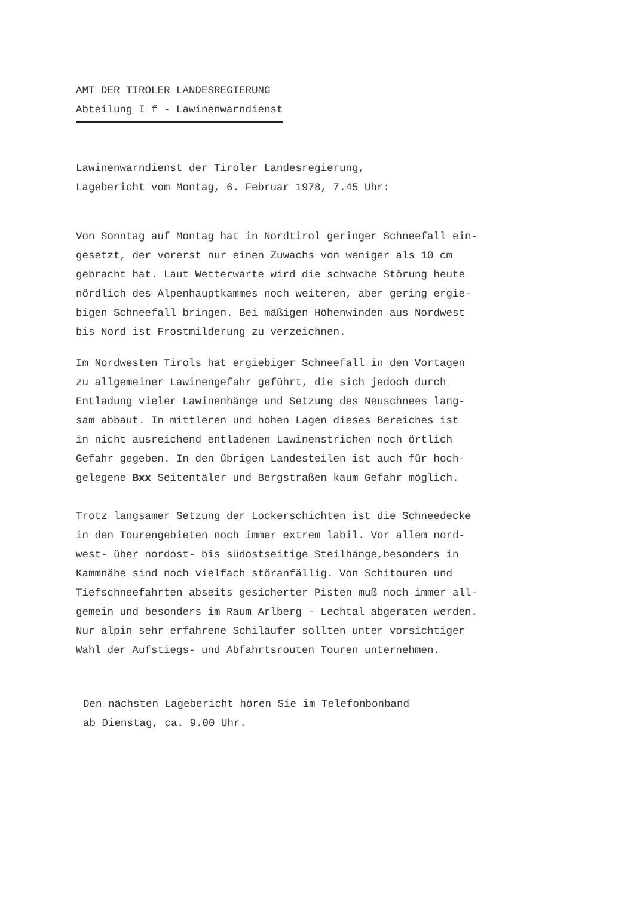AMT DER TIROLER LANDESREGIERUNG
Abteilung I f - Lawinenwarndienst
Lawinenwarndienst der Tiroler Landesregierung,
Lagebericht vom Montag, 6. Februar 1978, 7.45 Uhr:
Von Sonntag auf Montag hat in Nordtirol geringer Schneefall ein-
gesetzt, der vorerst nur einen Zuwachs von weniger als 10 cm
gebracht hat. Laut Wetterwarte wird die schwache Störung heute
nördlich des Alpenhauptkammes noch weiteren, aber gering ergie-
bigen Schneefall bringen. Bei mäßigen Höhenwinden aus Nordwest
bis Nord ist Frostmilderung zu verzeichnen.
Im Nordwesten Tirols hat ergiebiger Schneefall in den Vortagen
zu allgemeiner Lawinengefahr geführt, die sich jedoch durch
Entladung vieler Lawinenhänge und Setzung des Neuschnees lang-
sam abbaut. In mittleren und hohen Lagen dieses Bereiches ist
in nicht ausreichend entladenen Lawinenstrichen noch örtlich
Gefahr gegeben. In den übrigen Landesteilen ist auch für hoch-
gelegene Bxx Seitentäler und Bergstraßen kaum Gefahr möglich.
Trotz langsamer Setzung der Lockerschichten ist die Schneedecke
in den Tourengebieten noch immer extrem labil. Vor allem nord-
west- über nordost- bis südostseitige Steilhänge,besonders in
Kammnähe sind noch vielfach störanfällig. Von Schitouren und
Tiefschneefahrten abseits gesicherter Pisten muß noch immer all-
gemein und besonders im Raum Arlberg - Lechtal abgeraten werden.
Nur alpin sehr erfahrene Schiläufer sollten unter vorsichtiger
Wahl der Aufstiegs- und Abfahrtsrouten Touren unternehmen.
Den nächsten Lagebericht hören Sie im Telefonbonband
ab Dienstag, ca. 9.00 Uhr.